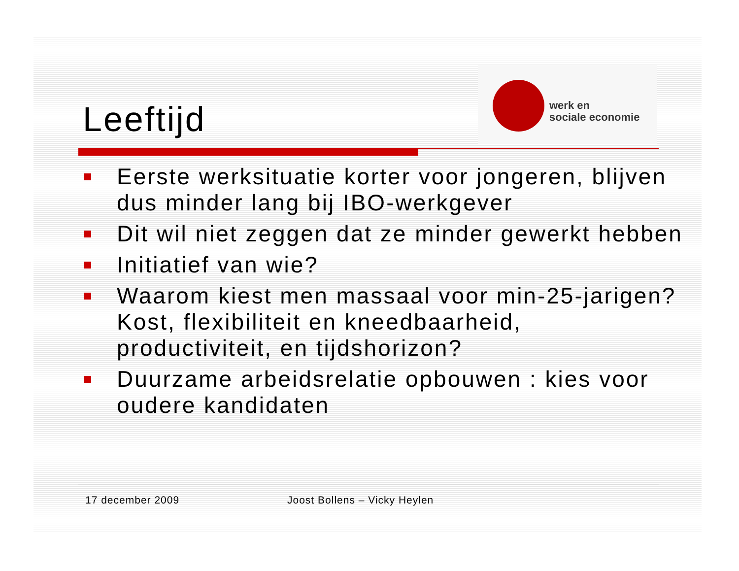Leeftijd
werk en
sociale economie
Eerste werksituatie korter voor jongeren, blijven dus minder lang bij IBO-werkgever
Dit wil niet zeggen dat ze minder gewerkt hebben
Initiatief van wie?
Waarom kiest men massaal voor min-25-jarigen? Kost, flexibiliteit en kneedbaarheid, productiviteit, en tijdshorizon?
Duurzame arbeidsrelatie opbouwen : kies voor oudere kandidaten
17 december 2009 Joost Bollens – Vicky Heylen